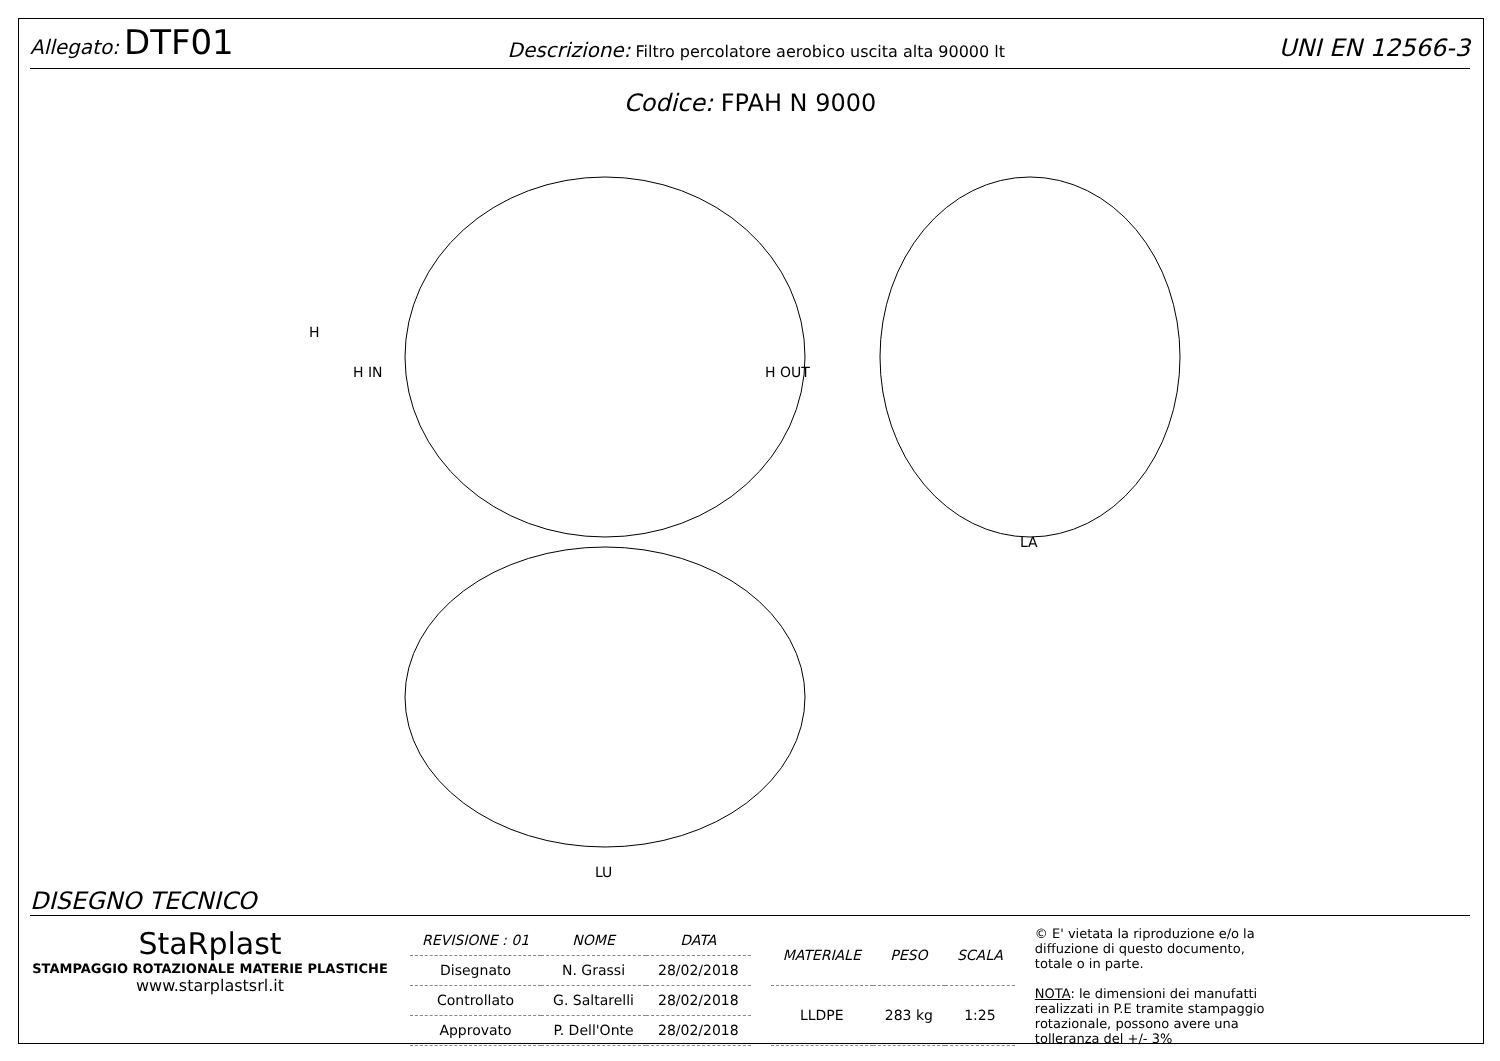Allegato: DTF01
Descrizione: Filtro percolatore aerobico uscita alta 90000 lt
UNI EN 12566-3
Codice: FPAH N 9000
H
H IN
H OUT
LU
LA
DISEGNO TECNICO
StaRplast
STAMPAGGIO ROTAZIONALE MATERIE PLASTICHE
www.starplastsrl.it
| REVISIONE : 01 | NOME | DATA |
| --- | --- | --- |
| Disegnato | N. Grassi | 28/02/2018 |
| Controllato | G. Saltarelli | 28/02/2018 |
| Approvato | P. Dell'Onte | 28/02/2018 |
| MATERIALE | PESO | SCALA |
| --- | --- | --- |
| LLDPE | 283 kg | 1:25 |
© E' vietata la riproduzione e/o la diffuzione di questo documento, totale o in parte.
NOTA: le dimensioni dei manufatti realizzati in P.E tramite stampaggio rotazionale, possono avere una tolleranza del +/- 3%